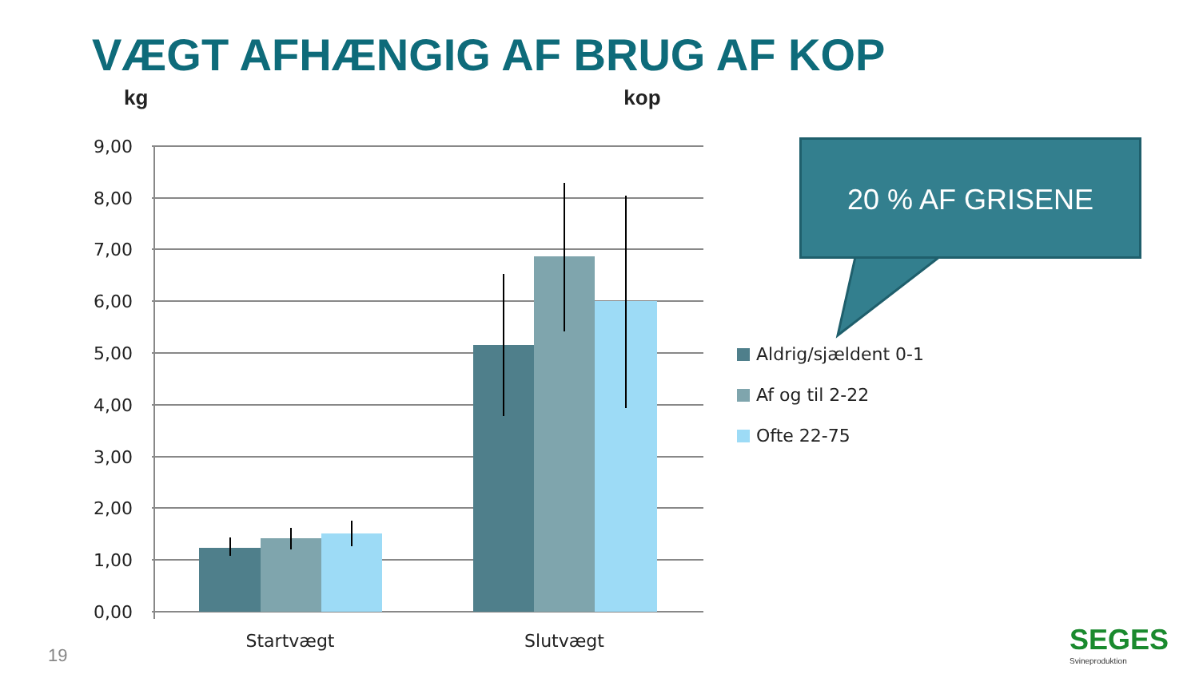VÆGT AFHÆNGIG AF BRUG AF KOP
kg kop
9,00
8,00
7,00
6,00
5,00
4,00
3,00
2,00
1,00
0,00
Startvægt
Slutvægt
Aldrig/sjældent 0-1
Af og til 2-22
Ofte 22-75
20 % AF GRISENE
19 SEGES
Svineproduktion